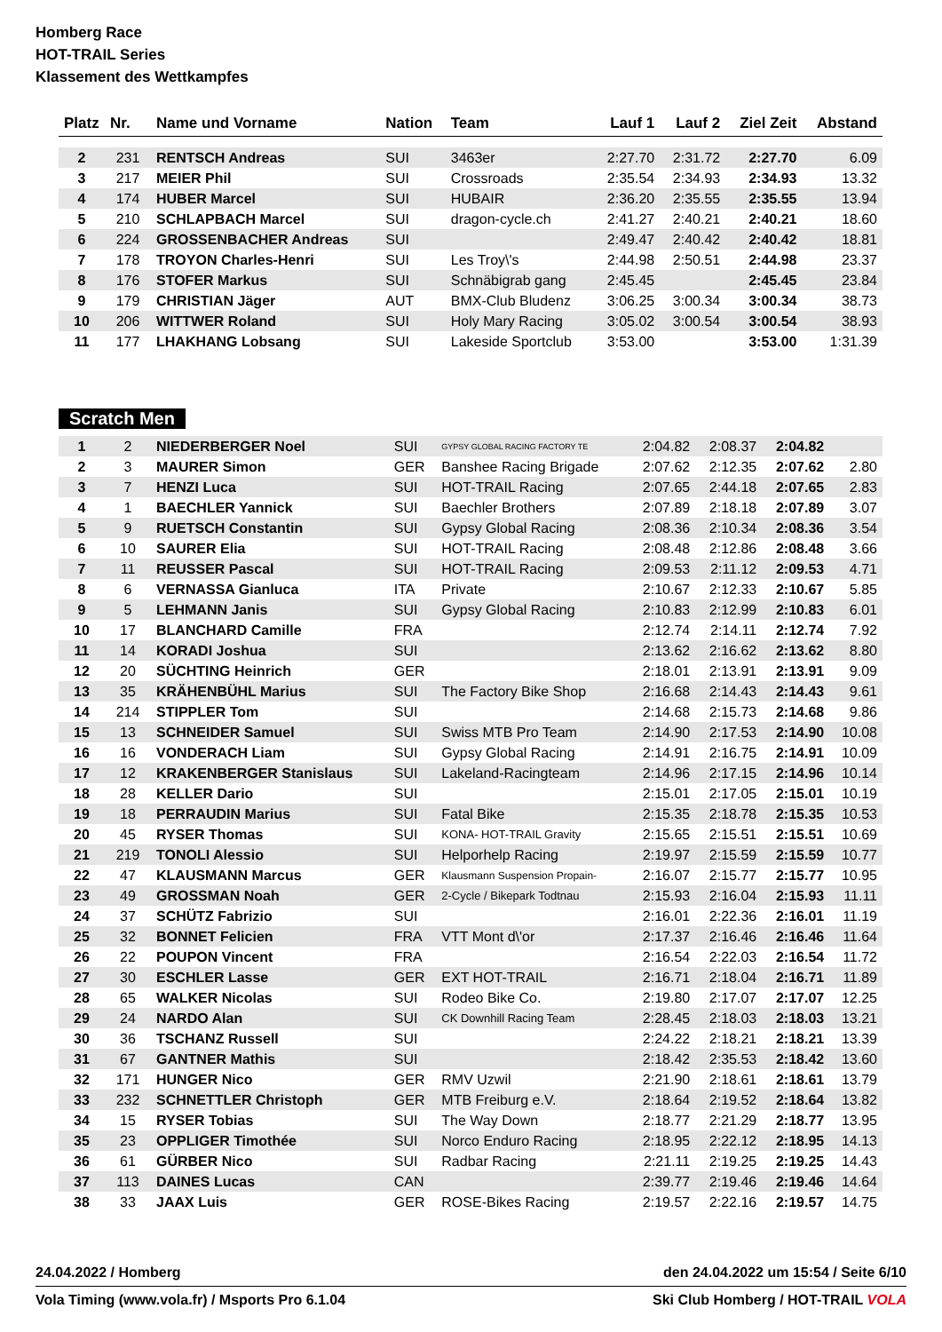Homberg Race
HOT-TRAIL Series
Klassement des Wettkampfes
| Platz | Nr. | Name und Vorname | Nation | Team | Lauf 1 | Lauf 2 | Ziel Zeit | Abstand |
| --- | --- | --- | --- | --- | --- | --- | --- | --- |
| 2 | 231 | RENTSCH Andreas | SUI | 3463er | 2:27.70 | 2:31.72 | 2:27.70 | 6.09 |
| 3 | 217 | MEIER Phil | SUI | Crossroads | 2:35.54 | 2:34.93 | 2:34.93 | 13.32 |
| 4 | 174 | HUBER Marcel | SUI | HUBAIR | 2:36.20 | 2:35.55 | 2:35.55 | 13.94 |
| 5 | 210 | SCHLAPBACH Marcel | SUI | dragon-cycle.ch | 2:41.27 | 2:40.21 | 2:40.21 | 18.60 |
| 6 | 224 | GROSSENBACHER Andreas | SUI | | 2:49.47 | 2:40.42 | 2:40.42 | 18.81 |
| 7 | 178 | TROYON Charles-Henri | SUI | Les Troy\'s | 2:44.98 | 2:50.51 | 2:44.98 | 23.37 |
| 8 | 176 | STOFER Markus | SUI | Schnäbigrab gang | 2:45.45 | | 2:45.45 | 23.84 |
| 9 | 179 | CHRISTIAN Jäger | AUT | BMX-Club Bludenz | 3:06.25 | 3:00.34 | 3:00.34 | 38.73 |
| 10 | 206 | WITTWER Roland | SUI | Holy Mary Racing | 3:05.02 | 3:00.54 | 3:00.54 | 38.93 |
| 11 | 177 | LHAKHANG Lobsang | SUI | Lakeside Sportclub | 3:53.00 | | 3:53.00 | 1:31.39 |
Scratch Men
| 1 | 2 | NIEDERBERGER Noel | SUI | GYPSY GLOBAL RACING FACTORY TE | 2:04.82 | 2:08.37 | 2:04.82 | |
| 2 | 3 | MAURER Simon | GER | Banshee Racing Brigade | 2:07.62 | 2:12.35 | 2:07.62 | 2.80 |
| 3 | 7 | HENZI Luca | SUI | HOT-TRAIL Racing | 2:07.65 | 2:44.18 | 2:07.65 | 2.83 |
| 4 | 1 | BAECHLER Yannick | SUI | Baechler Brothers | 2:07.89 | 2:18.18 | 2:07.89 | 3.07 |
| 5 | 9 | RUETSCH Constantin | SUI | Gypsy Global Racing | 2:08.36 | 2:10.34 | 2:08.36 | 3.54 |
| 6 | 10 | SAURER Elia | SUI | HOT-TRAIL Racing | 2:08.48 | 2:12.86 | 2:08.48 | 3.66 |
| 7 | 11 | REUSSER Pascal | SUI | HOT-TRAIL Racing | 2:09.53 | 2:11.12 | 2:09.53 | 4.71 |
| 8 | 6 | VERNASSA Gianluca | ITA | Private | 2:10.67 | 2:12.33 | 2:10.67 | 5.85 |
| 9 | 5 | LEHMANN Janis | SUI | Gypsy Global Racing | 2:10.83 | 2:12.99 | 2:10.83 | 6.01 |
| 10 | 17 | BLANCHARD Camille | FRA | | 2:12.74 | 2:14.11 | 2:12.74 | 7.92 |
| 11 | 14 | KORADI Joshua | SUI | | 2:13.62 | 2:16.62 | 2:13.62 | 8.80 |
| 12 | 20 | SÜCHTING Heinrich | GER | | 2:18.01 | 2:13.91 | 2:13.91 | 9.09 |
| 13 | 35 | KRÄHENBÜHL Marius | SUI | The Factory Bike Shop | 2:16.68 | 2:14.43 | 2:14.43 | 9.61 |
| 14 | 214 | STIPPLER Tom | SUI | | 2:14.68 | 2:15.73 | 2:14.68 | 9.86 |
| 15 | 13 | SCHNEIDER Samuel | SUI | Swiss MTB Pro Team | 2:14.90 | 2:17.53 | 2:14.90 | 10.08 |
| 16 | 16 | VONDERACH Liam | SUI | Gypsy Global Racing | 2:14.91 | 2:16.75 | 2:14.91 | 10.09 |
| 17 | 12 | KRAKENBERGER Stanislaus | SUI | Lakeland-Racingteam | 2:14.96 | 2:17.15 | 2:14.96 | 10.14 |
| 18 | 28 | KELLER Dario | SUI | | 2:15.01 | 2:17.05 | 2:15.01 | 10.19 |
| 19 | 18 | PERRAUDIN Marius | SUI | Fatal Bike | 2:15.35 | 2:18.78 | 2:15.35 | 10.53 |
| 20 | 45 | RYSER Thomas | SUI | KONA- HOT-TRAIL Gravity | 2:15.65 | 2:15.51 | 2:15.51 | 10.69 |
| 21 | 219 | TONOLI Alessio | SUI | Helporhelp Racing | 2:19.97 | 2:15.59 | 2:15.59 | 10.77 |
| 22 | 47 | KLAUSMANN Marcus | GER | Klausmann Suspension Propain- | 2:16.07 | 2:15.77 | 2:15.77 | 10.95 |
| 23 | 49 | GROSSMAN Noah | GER | 2-Cycle / Bikepark Todtnau | 2:15.93 | 2:16.04 | 2:15.93 | 11.11 |
| 24 | 37 | SCHÜTZ Fabrizio | SUI | | 2:16.01 | 2:22.36 | 2:16.01 | 11.19 |
| 25 | 32 | BONNET Felicien | FRA | VTT Mont d\'or | 2:17.37 | 2:16.46 | 2:16.46 | 11.64 |
| 26 | 22 | POUPON Vincent | FRA | | 2:16.54 | 2:22.03 | 2:16.54 | 11.72 |
| 27 | 30 | ESCHLER Lasse | GER | EXT HOT-TRAIL | 2:16.71 | 2:18.04 | 2:16.71 | 11.89 |
| 28 | 65 | WALKER Nicolas | SUI | Rodeo Bike Co. | 2:19.80 | 2:17.07 | 2:17.07 | 12.25 |
| 29 | 24 | NARDO Alan | SUI | CK Downhill Racing Team | 2:28.45 | 2:18.03 | 2:18.03 | 13.21 |
| 30 | 36 | TSCHANZ Russell | SUI | | 2:24.22 | 2:18.21 | 2:18.21 | 13.39 |
| 31 | 67 | GANTNER Mathis | SUI | | 2:18.42 | 2:35.53 | 2:18.42 | 13.60 |
| 32 | 171 | HUNGER Nico | GER | RMV Uzwil | 2:21.90 | 2:18.61 | 2:18.61 | 13.79 |
| 33 | 232 | SCHNETTLER Christoph | GER | MTB Freiburg e.V. | 2:18.64 | 2:19.52 | 2:18.64 | 13.82 |
| 34 | 15 | RYSER Tobias | SUI | The Way Down | 2:18.77 | 2:21.29 | 2:18.77 | 13.95 |
| 35 | 23 | OPPLIGER Timothée | SUI | Norco Enduro Racing | 2:18.95 | 2:22.12 | 2:18.95 | 14.13 |
| 36 | 61 | GÜRBER Nico | SUI | Radbar Racing | 2:21.11 | 2:19.25 | 2:19.25 | 14.43 |
| 37 | 113 | DAINES Lucas | CAN | | 2:39.77 | 2:19.46 | 2:19.46 | 14.64 |
| 38 | 33 | JAAX Luis | GER | ROSE-Bikes Racing | 2:19.57 | 2:22.16 | 2:19.57 | 14.75 |
24.04.2022 / Homberg den 24.04.2022 um 15:54 / Seite 6/10
Vola Timing (www.vola.fr) / Msports Pro 6.1.04 Ski Club Homberg / HOT-TRAIL VOLA